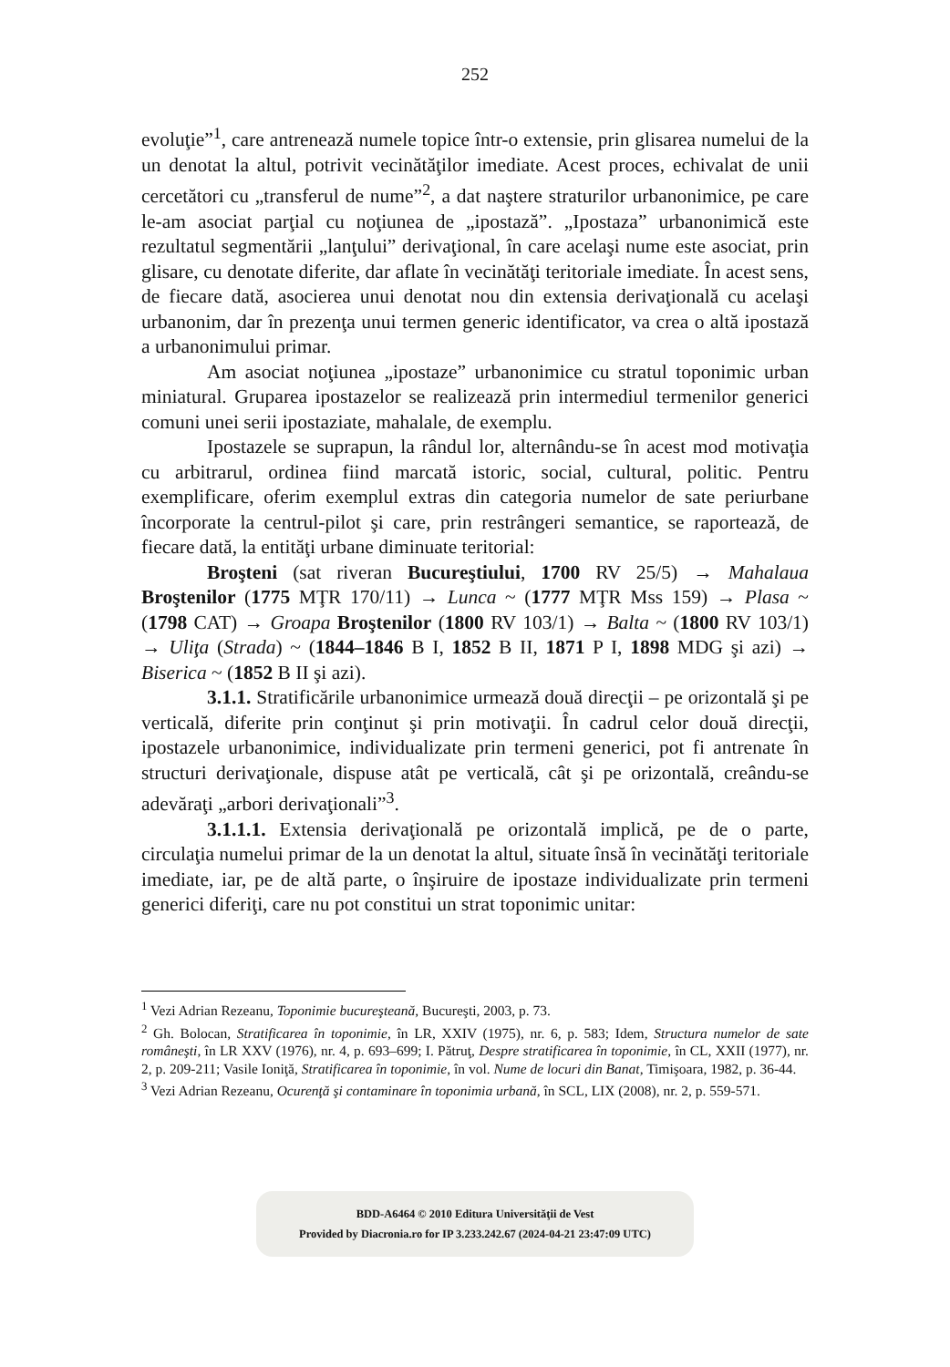252
evoluţie”<sup>1</sup>, care antrenează numele topice într-o extensie, prin glisarea numelui de la un denotat la altul, potrivit vecinătăţilor imediate. Acest proces, echivalat de unii cercetători cu „transferul de nume”<sup>2</sup>, a dat naştere straturilor urbanonimice, pe care le-am asociat parţial cu noţiunea de „ipostază”. „Ipostaza” urbanonimică este rezultatul segmentării „lanţului” derivaţional, în care acelaşi nume este asociat, prin glisare, cu denotate diferite, dar aflate în vecinătăţi teritoriale imediate. În acest sens, de fiecare dată, asocierea unui denotat nou din extensia derivaţională cu acelaşi urbanonim, dar în prezenţa unui termen generic identificator, va crea o altă ipostază a urbanonimului primar.
Am asociat noţiunea „ipostaze” urbanonimice cu stratul toponimic urban miniatural. Gruparea ipostazelor se realizează prin intermediul termenilor generici comuni unei serii ipostaziate, mahalale, de exemplu.
Ipostazele se suprapun, la rândul lor, alternându-se în acest mod motivaţia cu arbitrarul, ordinea fiind marcată istoric, social, cultural, politic. Pentru exemplificare, oferim exemplul extras din categoria numelor de sate periurbane încorporate la centrul-pilot şi care, prin restrângeri semantice, se raportează, de fiecare dată, la entităţi urbane diminuate teritorial:
Broşteni (sat riveran Bucureştiului, 1700 RV 25/5) → Mahalaua Broştenilor (1775 MŢR 170/11) → Lunca ~ (1777 MŢR Mss 159) → Plasa ~ (1798 CAT) → Groapa Broştenilor (1800 RV 103/1) → Balta ~ (1800 RV 103/1) → Uliţa (Strada) ~ (1844–1846 B I, 1852 B II, 1871 P I, 1898 MDG şi azi) → Biserica ~ (1852 B II şi azi).
3.1.1. Stratificările urbanonimice urmează două direcţii – pe orizontală şi pe verticală, diferite prin conţinut şi prin motivaţii. În cadrul celor două direcţii, ipostazele urbanonimice, individualizate prin termeni generici, pot fi antrenate în structuri derivaţionale, dispuse atât pe verticală, cât şi pe orizontală, creându-se adevăraţi „arbori derivaţionali”<sup>3</sup>.
3.1.1.1. Extensia derivaţională pe orizontală implică, pe de o parte, circulaţia numelui primar de la un denotat la altul, situate însă în vecinătăţi teritoriale imediate, iar, pe de altă parte, o înşiruire de ipostaze individualizate prin termeni generici diferiţi, care nu pot constitui un strat toponimic unitar:
<sup>1</sup> Vezi Adrian Rezeanu, Toponimie bucureşteană, Bucureşti, 2003, p. 73.
<sup>2</sup> Gh. Bolocan, Stratificarea în toponimie, în LR, XXIV (1975), nr. 6, p. 583; Idem, Structura numelor de sate româneşti, în LR XXV (1976), nr. 4, p. 693–699; I. Pătruţ, Despre stratificarea în toponimie, în CL, XXII (1977), nr. 2, p. 209-211; Vasile Ioniţă, Stratificarea în toponimie, în vol. Nume de locuri din Banat, Timişoara, 1982, p. 36-44.
<sup>3</sup> Vezi Adrian Rezeanu, Ocurenţă şi contaminare în toponimia urbană, în SCL, LIX (2008), nr. 2, p. 559-571.
BDD-A6464 © 2010 Editura Universităţii de Vest
Provided by Diacronia.ro for IP 3.233.242.67 (2024-04-21 23:47:09 UTC)